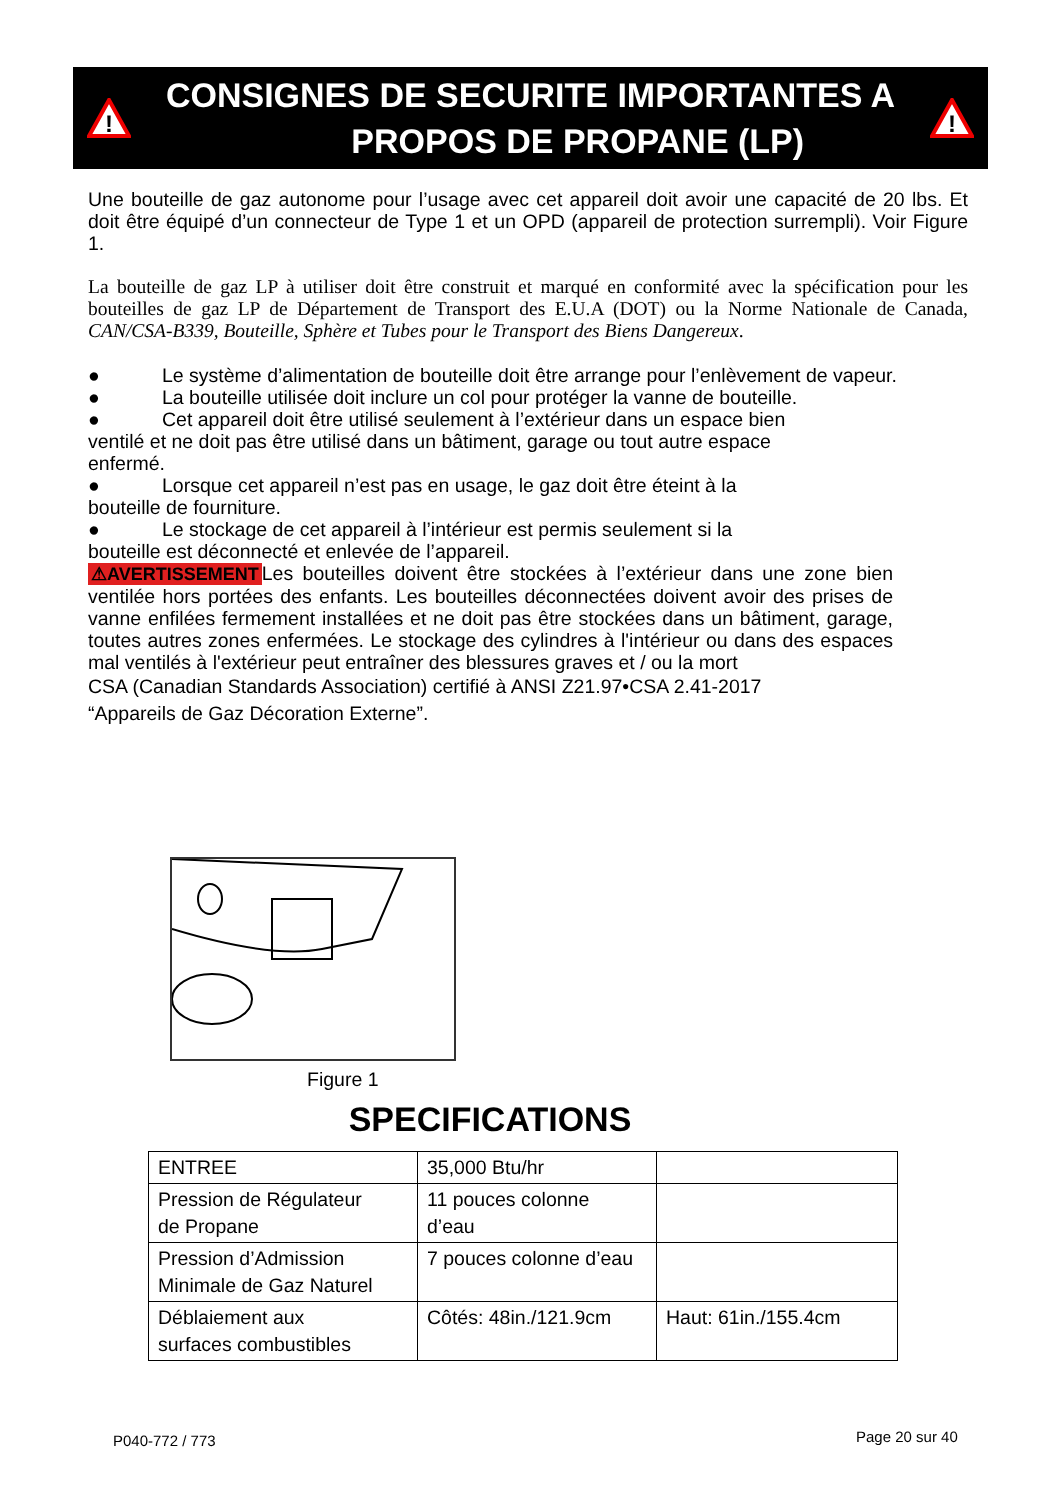!
CONSIGNES DE SECURITE IMPORTANTES A
PROPOS DE PROPANE (LP)
!
Une bouteille de gaz autonome pour l’usage avec cet appareil doit avoir une capacité de 20 lbs. Et doit être équipé d’un connecteur de Type 1 et un OPD (appareil de protection surrempli). Voir Figure 1.
La bouteille de gaz LP à utiliser doit être construit et marqué en conformité avec la spécification pour les bouteilles de gaz LP de Département de Transport des E.U.A (DOT) ou la Norme Nationale de Canada, CAN/CSA-B339, Bouteille, Sphère et Tubes pour le Transport des Biens Dangereux.
● Le système d’alimentation de bouteille doit être arrange pour l’enlèvement de vapeur.
● La bouteille utilisée doit inclure un col pour protéger la vanne de bouteille.
● Cet appareil doit être utilisé seulement à l’extérieur dans un espace bien
ventilé et ne doit pas être utilisé dans un bâtiment, garage ou tout autre espace
enfermé.
● Lorsque cet appareil n’est pas en usage, le gaz doit être éteint à la
bouteille de fourniture.
● Le stockage de cet appareil à l’intérieur est permis seulement si la
bouteille est déconnecté et enlevée de l’appareil.
⚠AVERTISSEMENT Les bouteilles doivent être stockées à l’extérieur dans une zone bien ventilée hors portées des enfants. Les bouteilles déconnectées doivent avoir des prises de vanne enfilées fermement installées et ne doit pas être stockées dans un bâtiment, garage, toutes autres zones enfermées. Le stockage des cylindres à l'intérieur ou dans des espaces mal ventilés à l'extérieur peut entraîner des blessures graves et / ou la mort
CSA (Canadian Standards Association) certifié à ANSI Z21.97•CSA 2.41-2017
“Appareils de Gaz Décoration Externe”.
Figure 1
SPECIFICATIONS
| ENTREE | 35,000 Btu/hr | |
| Pression de Régulateur de Propane | 11 pouces colonne d’eau | |
| Pression d’Admission Minimale de Gaz Naturel | 7 pouces colonne d’eau | |
| Déblaiement aux surfaces combustibles | Côtés: 48in./121.9cm | Haut: 61in./155.4cm |
P040-772 / 773 Page 20 sur 40